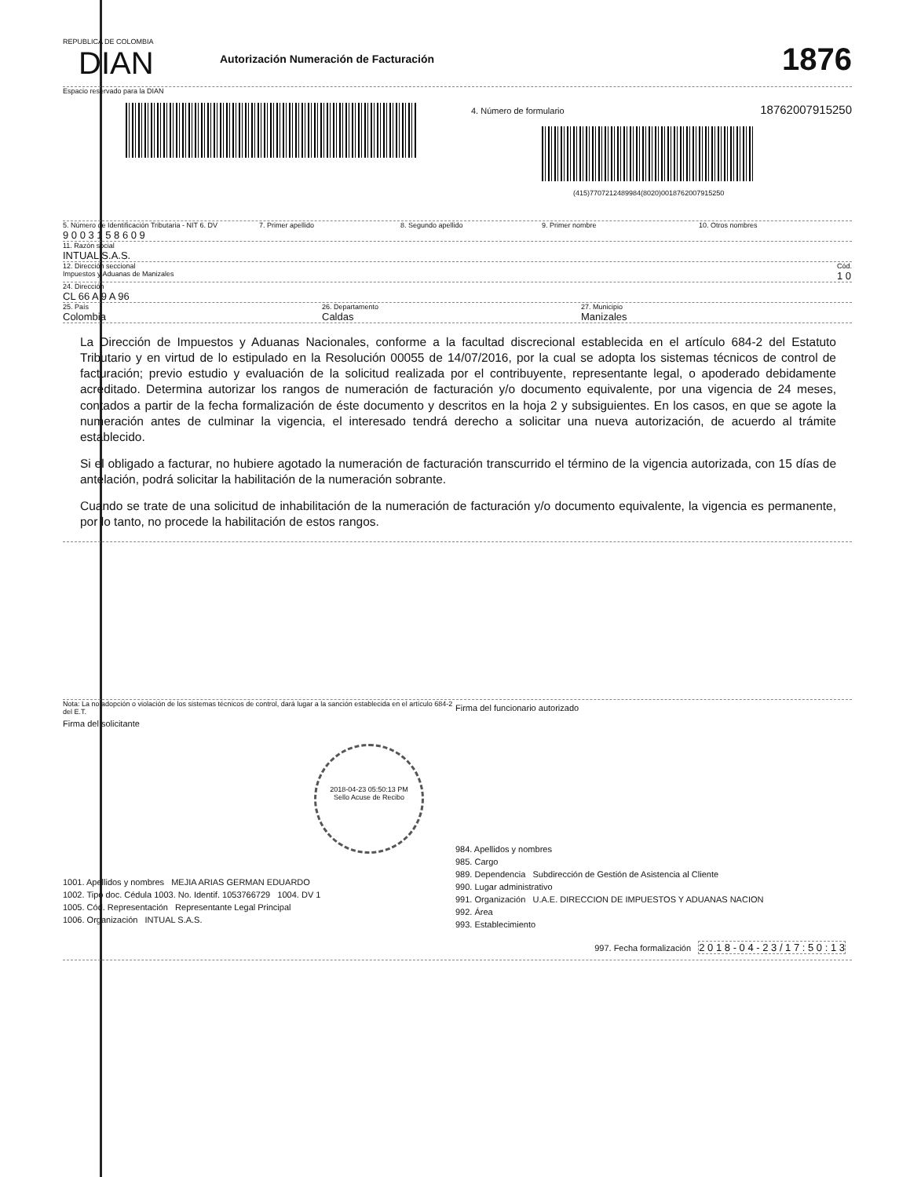REPUBLICA DE COLOMBIA
DIAN
Autorización Numeración de Facturación
1876
Espacio reservado para la DIAN
4. Número de formulario 18762007915250
(415)7707212489984(8020)0018762007915250
5. Número de Identificación Tributaria - NIT 6. DV
9 0 0 3 1 5 8 6 0 9
7. Primer apellido 8. Segundo apellido 9. Primer nombre 10. Otros nombres
11. Razón social
INTUAL S.A.S.
12. Dirección seccional
Impuestos y Aduanas de Manizales
Cód.
1 0
24. Dirección
CL 66 A 9 A 96
25. País
Colombia
26. Departamento
Caldas
27. Municipio
Manizales
La Dirección de Impuestos y Aduanas Nacionales, conforme a la facultad discrecional establecida en el artículo 684-2 del Estatuto Tributario y en virtud de lo estipulado en la Resolución 00055 de 14/07/2016, por la cual se adopta los sistemas técnicos de control de facturación; previo estudio y evaluación de la solicitud realizada por el contribuyente, representante legal, o apoderado debidamente acreditado. Determina autorizar los rangos de numeración de facturación y/o documento equivalente, por una vigencia de 24 meses, contados a partir de la fecha formalización de éste documento y descritos en la hoja 2 y subsiguientes. En los casos, en que se agote la numeración antes de culminar la vigencia, el interesado tendrá derecho a solicitar una nueva autorización, de acuerdo al trámite establecido.
Si el obligado a facturar, no hubiere agotado la numeración de facturación transcurrido el término de la vigencia autorizada, con 15 días de antelación, podrá solicitar la habilitación de la numeración sobrante.
Cuando se trate de una solicitud de inhabilitación de la numeración de facturación y/o documento equivalente, la vigencia es permanente, por lo tanto, no procede la habilitación de estos rangos.
Nota: La no adopción o violación de los sistemas técnicos de control, dará lugar a la sanción establecida en el artículo 684-2 del E.T.
Firma del solicitante
2018-04-23 05:50:13 PM
Sello Acuse de Recibo
1001. Apellidos y nombres MEJIA ARIAS GERMAN EDUARDO
1002. Tipo doc. Cédula 1003. No. Identif. 1053766729 1004. DV 1
1005. Cód. Representación Representante Legal Principal
1006. Organización INTUAL S.A.S.
Firma del funcionario autorizado
984. Apellidos y nombres
985. Cargo
989. Dependencia Subdirección de Gestión de Asistencia al Cliente
990. Lugar administrativo
991. Organización U.A.E. DIRECCION DE IMPUESTOS Y ADUANAS NACION
992. Área
993. Establecimiento
997. Fecha formalización 2 0 1 8 - 0 4 - 2 3 / 1 7 : 5 0 : 1 3